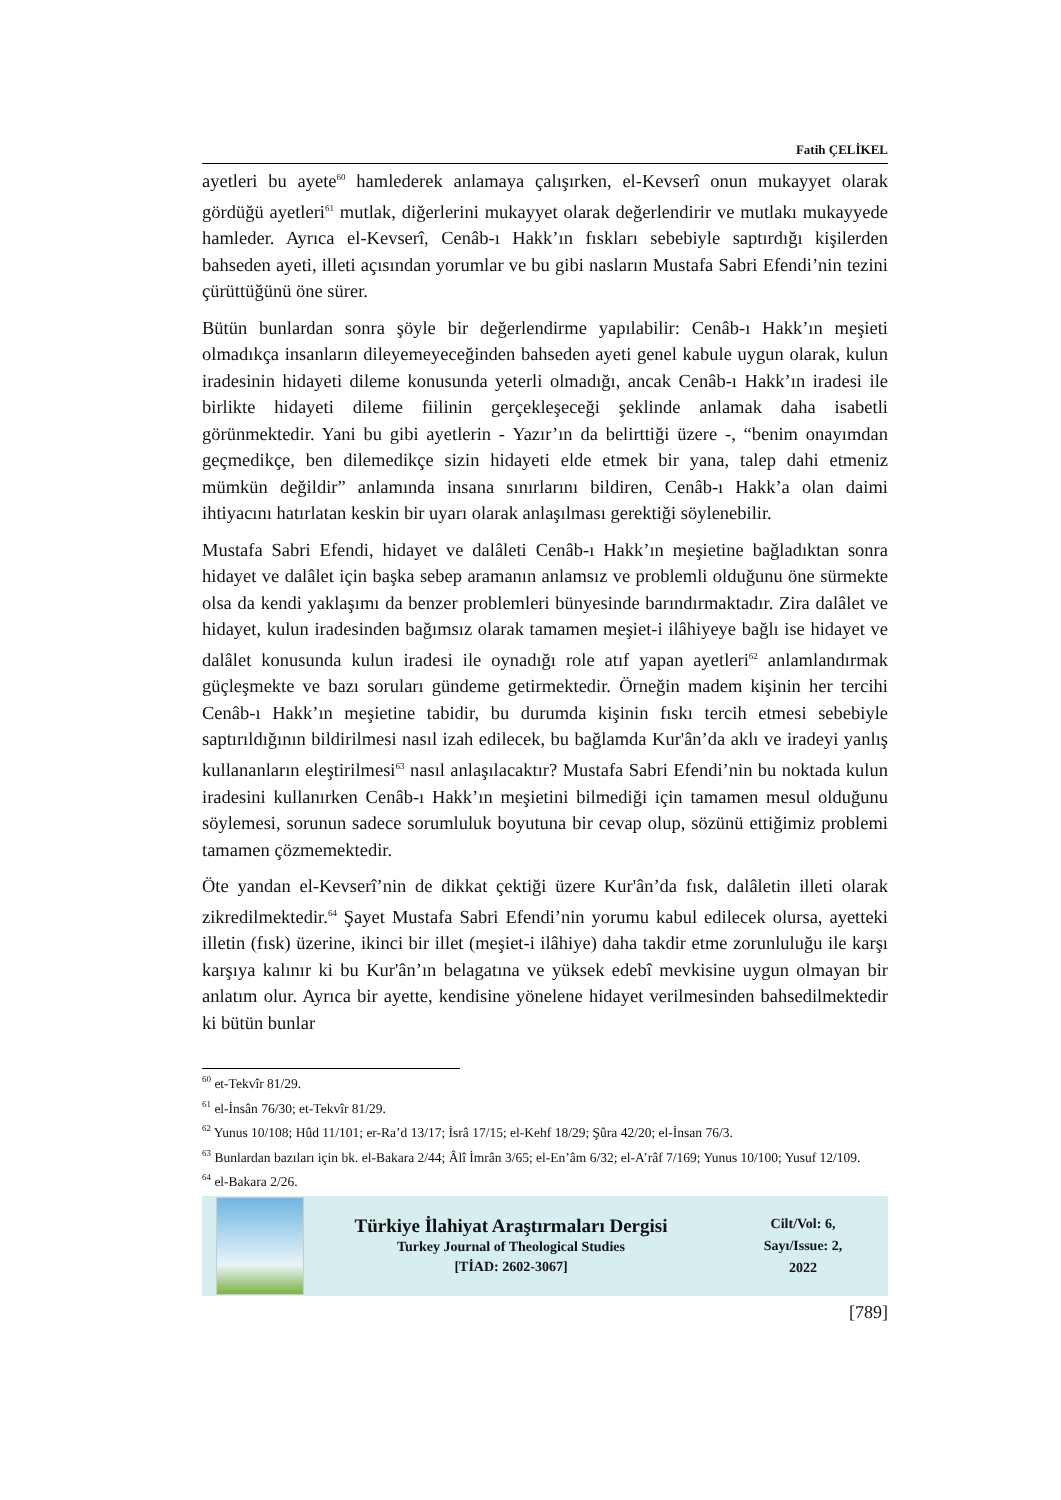Fatih ÇELİKEL
ayetleri bu ayete<sup>60</sup> hamlederek anlamaya çalışırken, el-Kevserî onun mukayyet olarak gördüğü ayetleri<sup>61</sup> mutlak, diğerlerini mukayyet olarak değerlendirir ve mutlakı mukayyede hamleder. Ayrıca el-Kevserî, Cenâb-ı Hakk’ın fıskları sebebiyle saptırdığı kişilerden bahseden ayeti, illeti açısından yorumlar ve bu gibi nasların Mustafa Sabri Efendi’nin tezini çürüttüğünü öne sürer.
Bütün bunlardan sonra şöyle bir değerlendirme yapılabilir: Cenâb-ı Hakk’ın meşieti olmadıkça insanların dileyemeyeceğinden bahseden ayeti genel kabule uygun olarak, kulun iradesinin hidayeti dileme konusunda yeterli olmadığı, ancak Cenâb-ı Hakk’ın iradesi ile birlikte hidayeti dileme fiilinin gerçekleşeceği şeklinde anlamak daha isabetli görünmektedir. Yani bu gibi ayetlerin - Yazır’ın da belirttiği üzere -, “benim onayımdan geçmedikçe, ben dilemedikçe sizin hidayeti elde etmek bir yana, talep dahi etmeniz mümkün değildir” anlamında insana sınırlarını bildiren, Cenâb-ı Hakk’a olan daimi ihtiyacını hatırlatan keskin bir uyarı olarak anlaşılması gerektiği söylenebilir.
Mustafa Sabri Efendi, hidayet ve dalâleti Cenâb-ı Hakk’ın meşietine bağladıktan sonra hidayet ve dalâlet için başka sebep aramanın anlamsız ve problemli olduğunu öne sürmekte olsa da kendi yaklaşımı da benzer problemleri bünyesinde barındırmaktadır. Zira dalâlet ve hidayet, kulun iradesinden bağımsız olarak tamamen meşiet-i ilâhiyeye bağlı ise hidayet ve dalâlet konusunda kulun iradesi ile oynadığı role atıf yapan ayetleri<sup>62</sup> anlamlandırmak güçleşmekte ve bazı soruları gündeme getirmektedir. Örneğin madem kişinin her tercihi Cenâb-ı Hakk’ın meşietine tabidir, bu durumda kişinin fıskı tercih etmesi sebebiyle saptırıldığının bildirilmesi nasıl izah edilecek, bu bağlamda Kur'ân’da aklı ve iradeyi yanlış kullananların eleştirilmesi<sup>63</sup> nasıl anlaşılacaktır? Mustafa Sabri Efendi’nin bu noktada kulun iradesini kullanırken Cenâb-ı Hakk’ın meşietini bilmediği için tamamen mesul olduğunu söylemesi, sorunun sadece sorumluluk boyutuna bir cevap olup, sözünü ettiğimiz problemi tamamen çözmemektedir.
Öte yandan el-Kevserî’nin de dikkat çektiği üzere Kur'ân’da fısk, dalâletin illeti olarak zikredilmektedir.<sup>64</sup> Şayet Mustafa Sabri Efendi’nin yorumu kabul edilecek olursa, ayetteki illetin (fısk) üzerine, ikinci bir illet (meşiet-i ilâhiye) daha takdir etme zorunluluğu ile karşı karşıya kalınır ki bu Kur'ân’ın belagatına ve yüksek edebî mevkisine uygun olmayan bir anlatım olur. Ayrıca bir ayette, kendisine yönelene hidayet verilmesinden bahsedilmektedir ki bütün bunlar
<sup>60</sup> et-Tekvîr 81/29.
<sup>61</sup> el-İnsân 76/30; et-Tekvîr 81/29.
<sup>62</sup> Yunus 10/108; Hûd 11/101; er-Ra’d 13/17; İsrâ 17/15; el-Kehf 18/29; Şûra 42/20; el-İnsan 76/3.
<sup>63</sup> Bunlardan bazıları için bk. el-Bakara 2/44; Âlî İmrân 3/65; el-En’âm 6/32; el-A’râf 7/169; Yunus 10/100; Yusuf 12/109.
<sup>64</sup> el-Bakara 2/26.
Türkiye İlahiyat Araştırmaları Dergisi
Turkey Journal of Theological Studies
[TİAD: 2602-3067]
Cilt/Vol: 6,
Sayı/Issue: 2,
2022
[789]